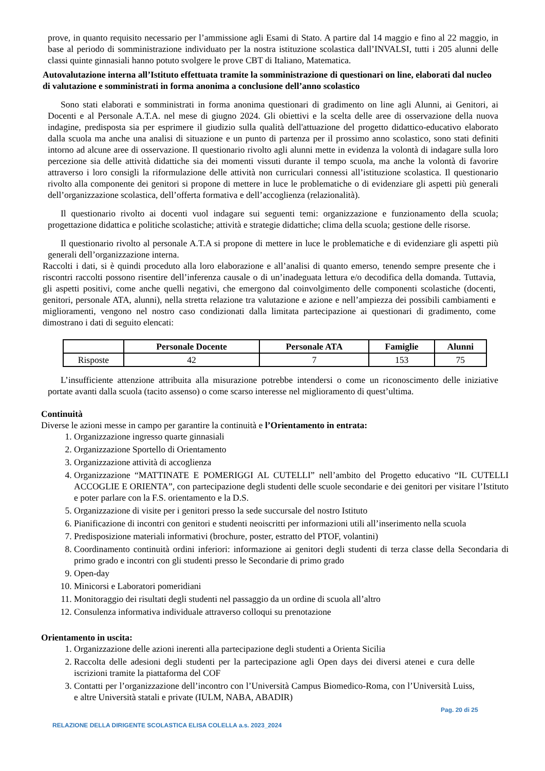prove, in quanto requisito necessario per l’ammissione agli Esami di Stato. A partire dal 14 maggio e fino al 22 maggio, in base al periodo di somministrazione individuato per la nostra istituzione scolastica dall’INVALSI, tutti i 205 alunni delle classi quinte ginnasiali hanno potuto svolgere le prove CBT di Italiano, Matematica.
Autovalutazione interna all’Istituto effettuata tramite la somministrazione di questionari on line, elaborati dal nucleo di valutazione e somministrati in forma anonima a conclusione dell’anno scolastico
Sono stati elaborati e somministrati in forma anonima questionari di gradimento on line agli Alunni, ai Genitori, ai Docenti e al Personale A.T.A. nel mese di giugno 2024. Gli obiettivi e la scelta delle aree di osservazione della nuova indagine, predisposta sia per esprimere il giudizio sulla qualità dell'attuazione del progetto didattico-educativo elaborato dalla scuola ma anche una analisi di situazione e un punto di partenza per il prossimo anno scolastico, sono stati definiti intorno ad alcune aree di osservazione. Il questionario rivolto agli alunni mette in evidenza la volontà di indagare sulla loro percezione sia delle attività didattiche sia dei momenti vissuti durante il tempo scuola, ma anche la volontà di favorire attraverso i loro consigli la riformulazione delle attività non curriculari connessi all’istituzione scolastica. Il questionario rivolto alla componente dei genitori si propone di mettere in luce le problematiche o di evidenziare gli aspetti più generali dell’organizzazione scolastica, dell’offerta formativa e dell’accoglienza (relazionalità).
Il questionario rivolto ai docenti vuol indagare sui seguenti temi: organizzazione e funzionamento della scuola; progettazione didattica e politiche scolastiche; attività e strategie didattiche; clima della scuola; gestione delle risorse.
Il questionario rivolto al personale A.T.A si propone di mettere in luce le problematiche e di evidenziare gli aspetti più generali dell’organizzazione interna.
Raccolti i dati, si è quindi proceduto alla loro elaborazione e all’analisi di quanto emerso, tenendo sempre presente che i riscontri raccolti possono risentire dell’inferenza causale o di un’inadeguata lettura e/o decodifica della domanda. Tuttavia, gli aspetti positivi, come anche quelli negativi, che emergono dal coinvolgimento delle componenti scolastiche (docenti, genitori, personale ATA, alunni), nella stretta relazione tra valutazione e azione e nell’ampiezza dei possibili cambiamenti e miglioramenti, vengono nel nostro caso condizionati dalla limitata partecipazione ai questionari di gradimento, come dimostrano i dati di seguito elencati:
| | Personale Docente | Personale ATA | Famiglie | Alunni |
| --- | --- | --- | --- | --- |
| Risposte | 42 | 7 | 153 | 75 |
L’insufficiente attenzione attribuita alla misurazione potrebbe intendersi o come un riconoscimento delle iniziative portate avanti dalla scuola (tacito assenso) o come scarso interesse nel miglioramento di quest’ultima.
Continuità
Diverse le azioni messe in campo per garantire la continuità e l’Orientamento in entrata:
1. Organizzazione ingresso quarte ginnasiali
2. Organizzazione Sportello di Orientamento
3. Organizzazione attività di accoglienza
4. Organizzazione “MATTINATE E POMERIGGI AL CUTELLI” nell’ambito del Progetto educativo “IL CUTELLI ACCOGLIE E ORIENTA”, con partecipazione degli studenti delle scuole secondarie e dei genitori per visitare l’Istituto e poter parlare con la F.S. orientamento e la D.S.
5. Organizzazione di visite per i genitori presso la sede succursale del nostro Istituto
6. Pianificazione di incontri con genitori e studenti neoiscritti per informazioni utili all’inserimento nella scuola
7. Predisposizione materiali informativi (brochure, poster, estratto del PTOF, volantini)
8. Coordinamento continuità ordini inferiori: informazione ai genitori degli studenti di terza classe della Secondaria di primo grado e incontri con gli studenti presso le Secondarie di primo grado
9. Open-day
10. Minicorsi e Laboratori pomeridiani
11. Monitoraggio dei risultati degli studenti nel passaggio da un ordine di scuola all’altro
12. Consulenza informativa individuale attraverso colloqui su prenotazione
Orientamento in uscita:
1. Organizzazione delle azioni inerenti alla partecipazione degli studenti a Orienta Sicilia
2. Raccolta delle adesioni degli studenti per la partecipazione agli Open days dei diversi atenei e cura delle iscrizioni tramite la piattaforma del COF
3. Contatti per l’organizzazione dell’incontro con l’Università Campus Biomedico-Roma, con l’Università Luiss, e altre Università statali e private (IULM, NABA, ABADIR)
Pag. 20 di 25
RELAZIONE DELLA DIRIGENTE SCOLASTICA ELISA COLELLA a.s. 2023_2024